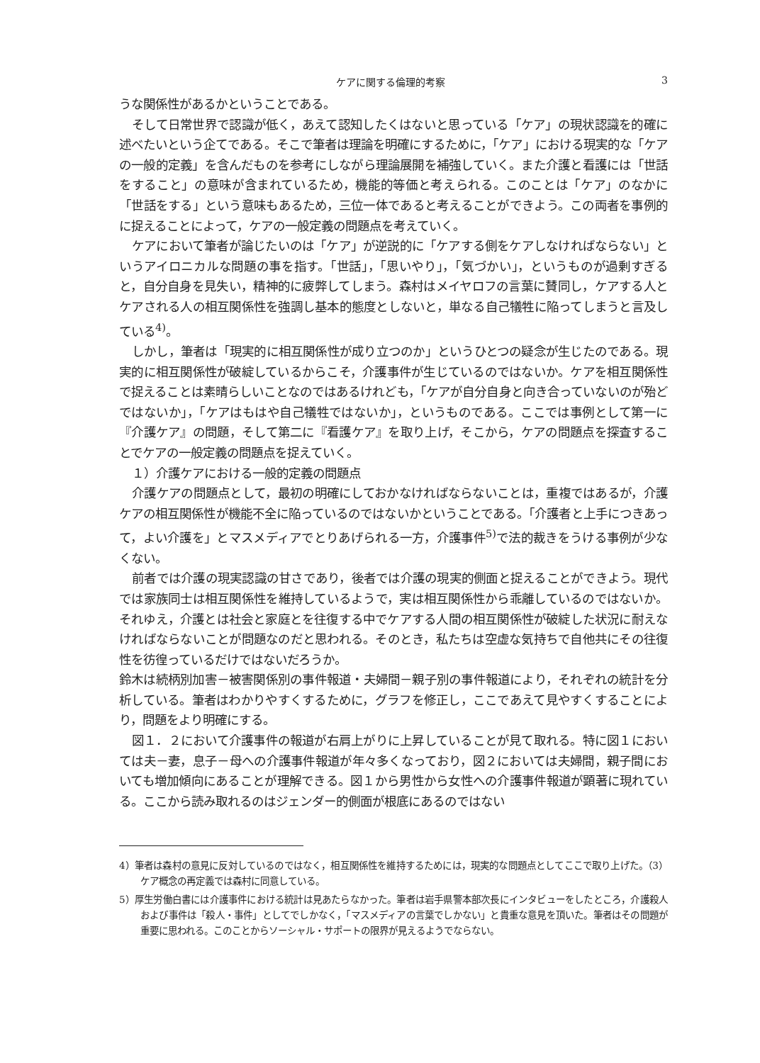ケアに関する倫理的考察 3
うな関係性があるかということである。
そして日常世界で認識が低く，あえて認知したくはないと思っている「ケア」の現状認識を的確に述べたいという企てである。そこで筆者は理論を明確にするために，「ケア」における現実的な「ケアの一般的定義」を含んだものを参考にしながら理論展開を補強していく。また介護と看護には「世話をすること」の意味が含まれているため，機能的等価と考えられる。このことは「ケア」のなかに「世話をする」という意味もあるため，三位一体であると考えることができよう。この両者を事例的に捉えることによって，ケアの一般定義の問題点を考えていく。
ケアにおいて筆者が論じたいのは「ケア」が逆説的に「ケアする側をケアしなければならない」というアイロニカルな問題の事を指す。「世話」，「思いやり」，「気づかい」，というものが過剰すぎると，自分自身を見失い，精神的に疲弊してしまう。森村はメイヤロフの言葉に賛同し，ケアする人とケアされる人の相互関係性を強調し基本的態度としないと，単なる自己犠牲に陥ってしまうと言及している<sup>4)</sup>。
しかし，筆者は「現実的に相互関係性が成り立つのか」というひとつの疑念が生じたのである。現実的に相互関係性が破綻しているからこそ，介護事件が生じているのではないか。ケアを相互関係性で捉えることは素晴らしいことなのではあるけれども，「ケアが自分自身と向き合っていないのが殆どではないか」，「ケアはもはや自己犠牲ではないか」，というものである。ここでは事例として第一に『介護ケア』の問題，そして第二に『看護ケア』を取り上げ，そこから，ケアの問題点を探査することでケアの一般定義の問題点を捉えていく。
１）介護ケアにおける一般的定義の問題点
介護ケアの問題点として，最初の明確にしておかなければならないことは，重複ではあるが，介護ケアの相互関係性が機能不全に陥っているのではないかということである。「介護者と上手につきあって，よい介護を」とマスメディアでとりあげられる一方，介護事件<sup>5)</sup>で法的裁きをうける事例が少なくない。
前者では介護の現実認識の甘さであり，後者では介護の現実的側面と捉えることができよう。現代では家族同士は相互関係性を維持しているようで，実は相互関係性から乖離しているのではないか。それゆえ，介護とは社会と家庭とを往復する中でケアする人間の相互関係性が破綻した状況に耐えなければならないことが問題なのだと思われる。そのとき，私たちは空虚な気持ちで自他共にその往復性を彷徨っているだけではないだろうか。
鈴木は続柄別加害－被害関係別の事件報道・夫婦間－親子別の事件報道により，それぞれの統計を分析している。筆者はわかりやすくするために，グラフを修正し，ここであえて見やすくすることにより，問題をより明確にする。
図１．２において介護事件の報道が右肩上がりに上昇していることが見て取れる。特に図１においては夫－妻，息子－母への介護事件報道が年々多くなっており，図２においては夫婦間，親子間においても増加傾向にあることが理解できる。図１から男性から女性への介護事件報道が顕著に現れている。ここから読み取れるのはジェンダー的側面が根底にあるのではない
4）筆者は森村の意見に反対しているのではなく，相互関係性を維持するためには，現実的な問題点としてここで取り上げた。（3）ケア概念の再定義では森村に同意している。
5）厚生労働白書には介護事件における統計は見あたらなかった。筆者は岩手県警本部次長にインタビューをしたところ，介護殺人および事件は「殺人・事件」としてでしかなく，「マスメディアの言葉でしかない」と貴重な意見を頂いた。筆者はその問題が重要に思われる。このことからソーシャル・サポートの限界が見えるようでならない。